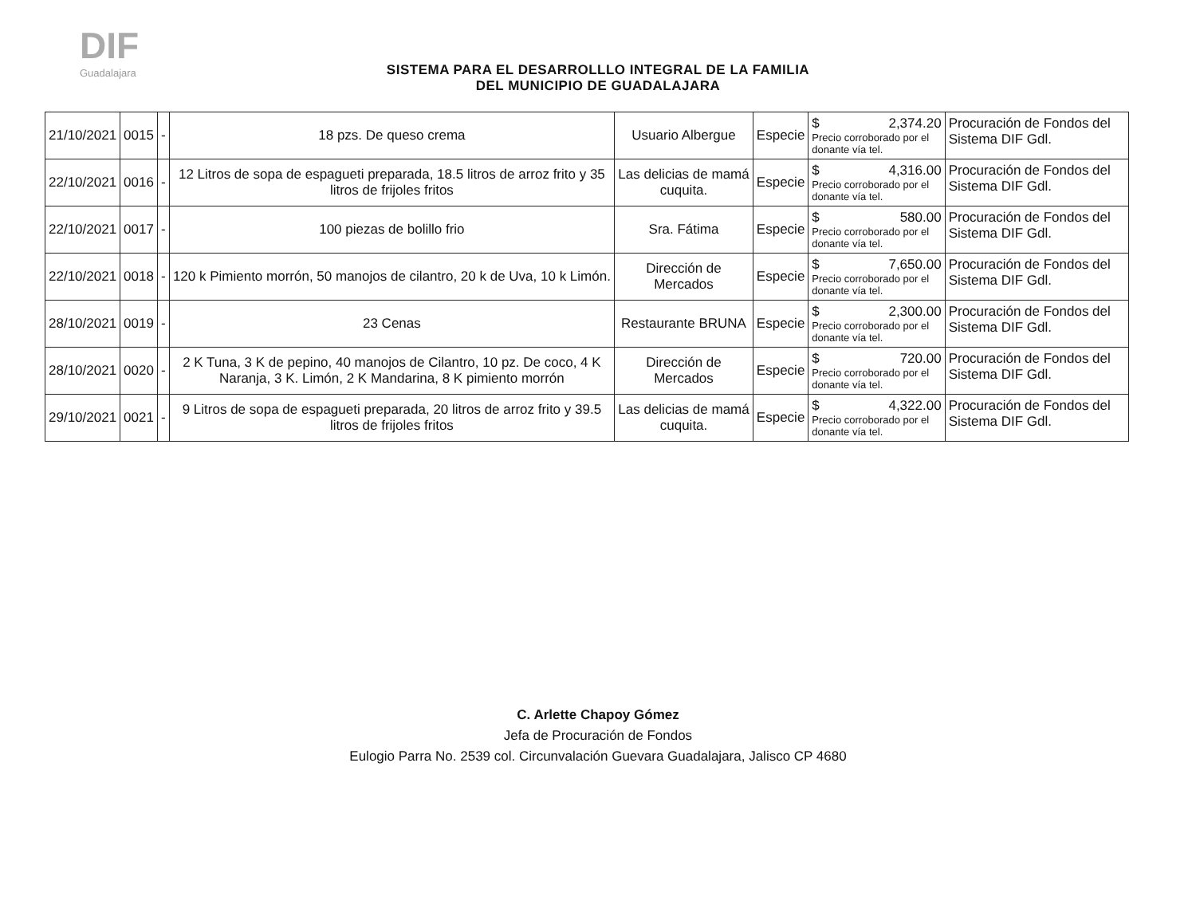DIF
Guadalajara
SISTEMA PARA EL DESARROLLLO INTEGRAL DE LA FAMILIA
DEL MUNICIPIO DE GUADALAJARA
| 21/10/2021 | 0015 | - | 18 pzs. De queso crema | Usuario Albergue | Especie | $ 2,374.20 Precio corroborado por el donante vía tel. | Procuración de Fondos del Sistema DIF Gdl. |
| 22/10/2021 | 0016 | - | 12 Litros de sopa de espagueti preparada, 18.5 litros de arroz frito y 35 litros de frijoles fritos | Las delicias de mamá cuquita. | Especie | $ 4,316.00 Precio corroborado por el donante vía tel. | Procuración de Fondos del Sistema DIF Gdl. |
| 22/10/2021 | 0017 | - | 100 piezas de bolillo frio | Sra. Fátima | Especie | $ 580.00 Precio corroborado por el donante vía tel. | Procuración de Fondos del Sistema DIF Gdl. |
| 22/10/2021 | 0018 | - | 120 k Pimiento morrón, 50 manojos de cilantro, 20 k de Uva, 10 k Limón. | Dirección de Mercados | Especie | $ 7,650.00 Precio corroborado por el donante vía tel. | Procuración de Fondos del Sistema DIF Gdl. |
| 28/10/2021 | 0019 | - | 23 Cenas | Restaurante BRUNA | Especie | $ 2,300.00 Precio corroborado por el donante vía tel. | Procuración de Fondos del Sistema DIF Gdl. |
| 28/10/2021 | 0020 | - | 2 K Tuna, 3 K de pepino, 40 manojos de Cilantro, 10 pz. De coco, 4 K Naranja, 3 K. Limón, 2 K Mandarina, 8 K pimiento morrón | Dirección de Mercados | Especie | $ 720.00 Precio corroborado por el donante vía tel. | Procuración de Fondos del Sistema DIF Gdl. |
| 29/10/2021 | 0021 | - | 9 Litros de sopa de espagueti preparada, 20 litros de arroz frito y 39.5 litros de frijoles fritos | Las delicias de mamá cuquita. | Especie | $ 4,322.00 Precio corroborado por el donante vía tel. | Procuración de Fondos del Sistema DIF Gdl. |
C. Arlette Chapoy Gómez
Jefa de Procuración de Fondos
Eulogio Parra No. 2539 col. Circunvalación Guevara Guadalajara, Jalisco CP 4680